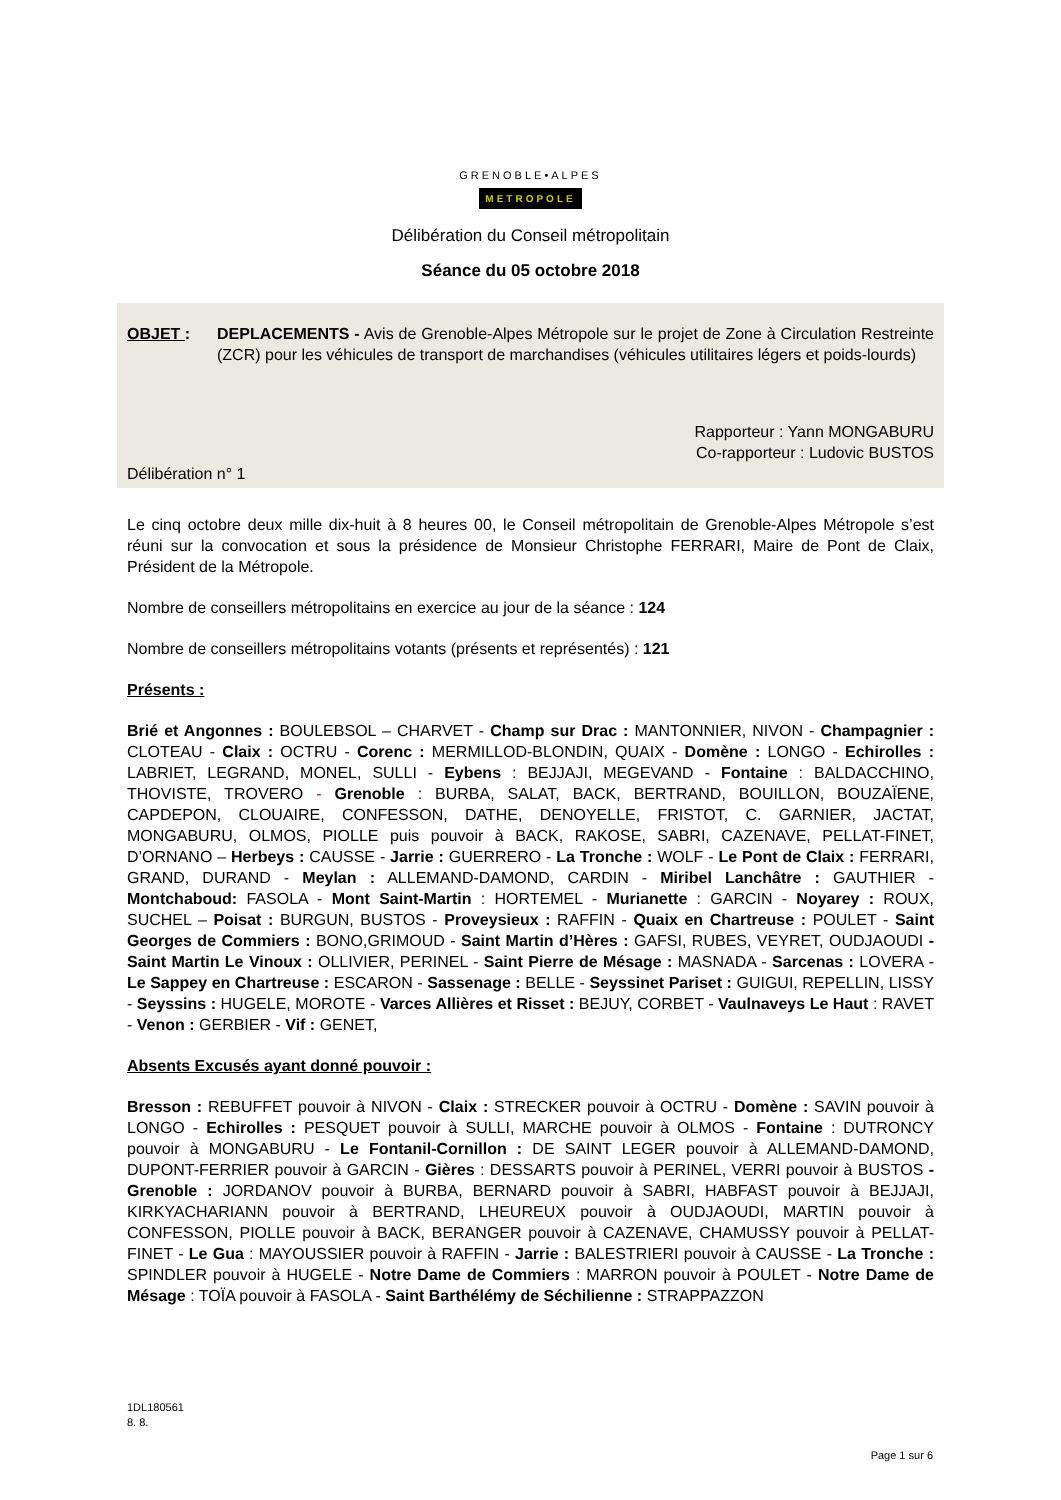GRENOBLE•ALPES
METROPOLE
Délibération du Conseil métropolitain
Séance du 05 octobre 2018
OBJET : DEPLACEMENTS - Avis de Grenoble-Alpes Métropole sur le projet de Zone à Circulation Restreinte (ZCR) pour les véhicules de transport de marchandises (véhicules utilitaires légers et poids-lourds)
Rapporteur : Yann MONGABURU
Co-rapporteur : Ludovic BUSTOS
Délibération n° 1
Le cinq octobre deux mille dix-huit à 8 heures 00, le Conseil métropolitain de Grenoble-Alpes Métropole s’est réuni sur la convocation et sous la présidence de Monsieur Christophe FERRARI, Maire de Pont de Claix, Président de la Métropole.
Nombre de conseillers métropolitains en exercice au jour de la séance : 124
Nombre de conseillers métropolitains votants (présents et représentés) : 121
Présents :
Brié et Angonnes : BOULEBSOL – CHARVET - Champ sur Drac : MANTONNIER, NIVON - Champagnier : CLOTEAU - Claix : OCTRU - Corenc : MERMILLOD-BLONDIN, QUAIX - Domène : LONGO - Echirolles : LABRIET, LEGRAND, MONEL, SULLI - Eybens : BEJJAJI, MEGEVAND - Fontaine : BALDACCHINO, THOVISTE, TROVERO - Grenoble : BURBA, SALAT, BACK, BERTRAND, BOUILLON, BOUZAÏENE, CAPDEPON, CLOUAIRE, CONFESSON, DATHE, DENOYELLE, FRISTOT, C. GARNIER, JACTAT, MONGABURU, OLMOS, PIOLLE puis pouvoir à BACK, RAKOSE, SABRI, CAZENAVE, PELLAT-FINET, D’ORNANO – Herbeys : CAUSSE - Jarrie : GUERRERO - La Tronche : WOLF - Le Pont de Claix : FERRARI, GRAND, DURAND - Meylan : ALLEMAND-DAMOND, CARDIN - Miribel Lanchâtre : GAUTHIER - Montchaboud: FASOLA - Mont Saint-Martin : HORTEMEL - Murianette : GARCIN - Noyarey : ROUX, SUCHEL – Poisat : BURGUN, BUSTOS - Proveysieux : RAFFIN - Quaix en Chartreuse : POULET - Saint Georges de Commiers : BONO,GRIMOUD - Saint Martin d’Hères : GAFSI, RUBES, VEYRET, OUDJAOUDI - Saint Martin Le Vinoux : OLLIVIER, PERINEL - Saint Pierre de Mésage : MASNADA - Sarcenas : LOVERA - Le Sappey en Chartreuse : ESCARON - Sassenage : BELLE - Seyssinet Pariset : GUIGUI, REPELLIN, LISSY - Seyssins : HUGELE, MOROTE - Varces Allières et Risset : BEJUY, CORBET - Vaulnaveys Le Haut : RAVET - Venon : GERBIER - Vif : GENET,
Absents Excusés ayant donné pouvoir :
Bresson : REBUFFET pouvoir à NIVON - Claix : STRECKER pouvoir à OCTRU - Domène : SAVIN pouvoir à LONGO - Echirolles : PESQUET pouvoir à SULLI, MARCHE pouvoir à OLMOS - Fontaine : DUTRONCY pouvoir à MONGABURU - Le Fontanil-Cornillon : DE SAINT LEGER pouvoir à ALLEMAND-DAMOND, DUPONT-FERRIER pouvoir à GARCIN - Gières : DESSARTS pouvoir à PERINEL, VERRI pouvoir à BUSTOS - Grenoble : JORDANOV pouvoir à BURBA, BERNARD pouvoir à SABRI, HABFAST pouvoir à BEJJAJI, KIRKYACHARIANN pouvoir à BERTRAND, LHEUREUX pouvoir à OUDJAOUDI, MARTIN pouvoir à CONFESSON, PIOLLE pouvoir à BACK, BERANGER pouvoir à CAZENAVE, CHAMUSSY pouvoir à PELLAT-FINET - Le Gua : MAYOUSSIER pouvoir à RAFFIN - Jarrie : BALESTRIERI pouvoir à CAUSSE - La Tronche : SPINDLER pouvoir à HUGELE - Notre Dame de Commiers : MARRON pouvoir à POULET - Notre Dame de Mésage : TOÏA pouvoir à FASOLA - Saint Barthélémy de Séchilienne : STRAPPAZZON
1DL180561
8. 8.
Page 1 sur 6